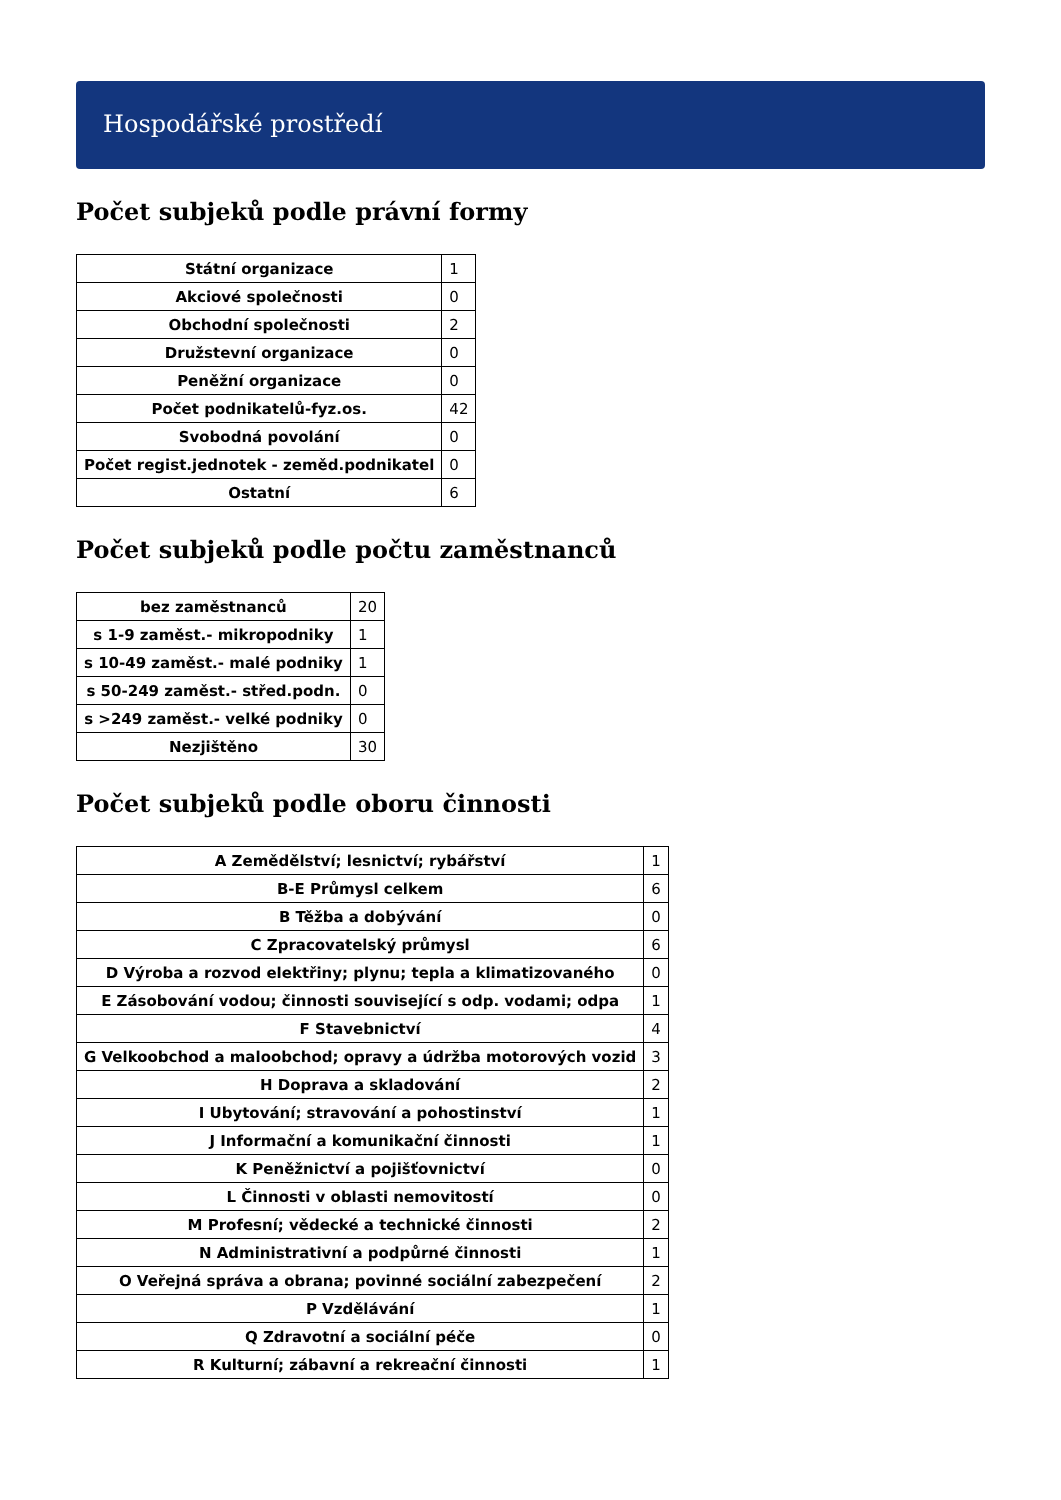Hospodářské prostředí
Počet subjeků podle právní formy
| Státní organizace | 1 |
| Akciové společnosti | 0 |
| Obchodní společnosti | 2 |
| Družstevní organizace | 0 |
| Peněžní organizace | 0 |
| Počet podnikatelů-fyz.os. | 42 |
| Svobodná povolání | 0 |
| Počet regist.jednotek - zeměd.podnikatel | 0 |
| Ostatní | 6 |
Počet subjeků podle počtu zaměstnanců
| bez zaměstnanců | 20 |
| s 1-9 zaměst.- mikropodniky | 1 |
| s 10-49 zaměst.- malé podniky | 1 |
| s 50-249 zaměst.- střed.podn. | 0 |
| s >249 zaměst.- velké podniky | 0 |
| Nezjištěno | 30 |
Počet subjeků podle oboru činnosti
| A Zemědělství; lesnictví; rybářství | 1 |
| B-E Průmysl celkem | 6 |
| B Těžba a dobývání | 0 |
| C Zpracovatelský průmysl | 6 |
| D Výroba a rozvod elektřiny; plynu; tepla a klimatizovaného | 0 |
| E Zásobování vodou; činnosti související s odp. vodami; odpa | 1 |
| F Stavebnictví | 4 |
| G Velkoobchod a maloobchod; opravy a údržba motorových vozid | 3 |
| H Doprava a skladování | 2 |
| I Ubytování; stravování a pohostinství | 1 |
| J Informační a komunikační činnosti | 1 |
| K Peněžnictví a pojišťovnictví | 0 |
| L Činnosti v oblasti nemovitostí | 0 |
| M Profesní; vědecké a technické činnosti | 2 |
| N Administrativní a podpůrné činnosti | 1 |
| O Veřejná správa a obrana; povinné sociální zabezpečení | 2 |
| P Vzdělávání | 1 |
| Q Zdravotní a sociální péče | 0 |
| R Kulturní; zábavní a rekreační činnosti | 1 |